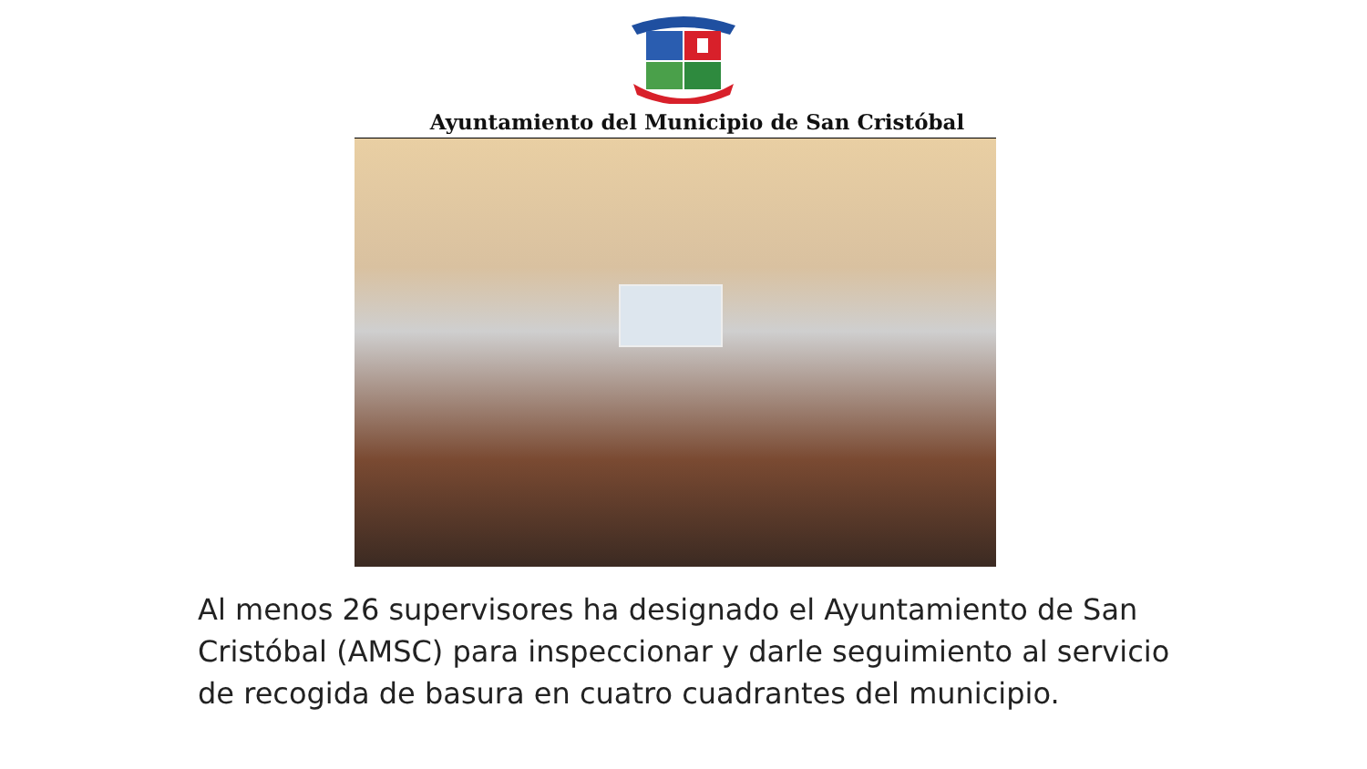Ayuntamiento del Municipio de San Cristóbal
Al menos 26 supervisores ha designado el Ayuntamiento de San Cristóbal (AMSC) para inspeccionar y darle seguimiento al servicio de recogida de basura en cuatro cuadrantes del municipio.